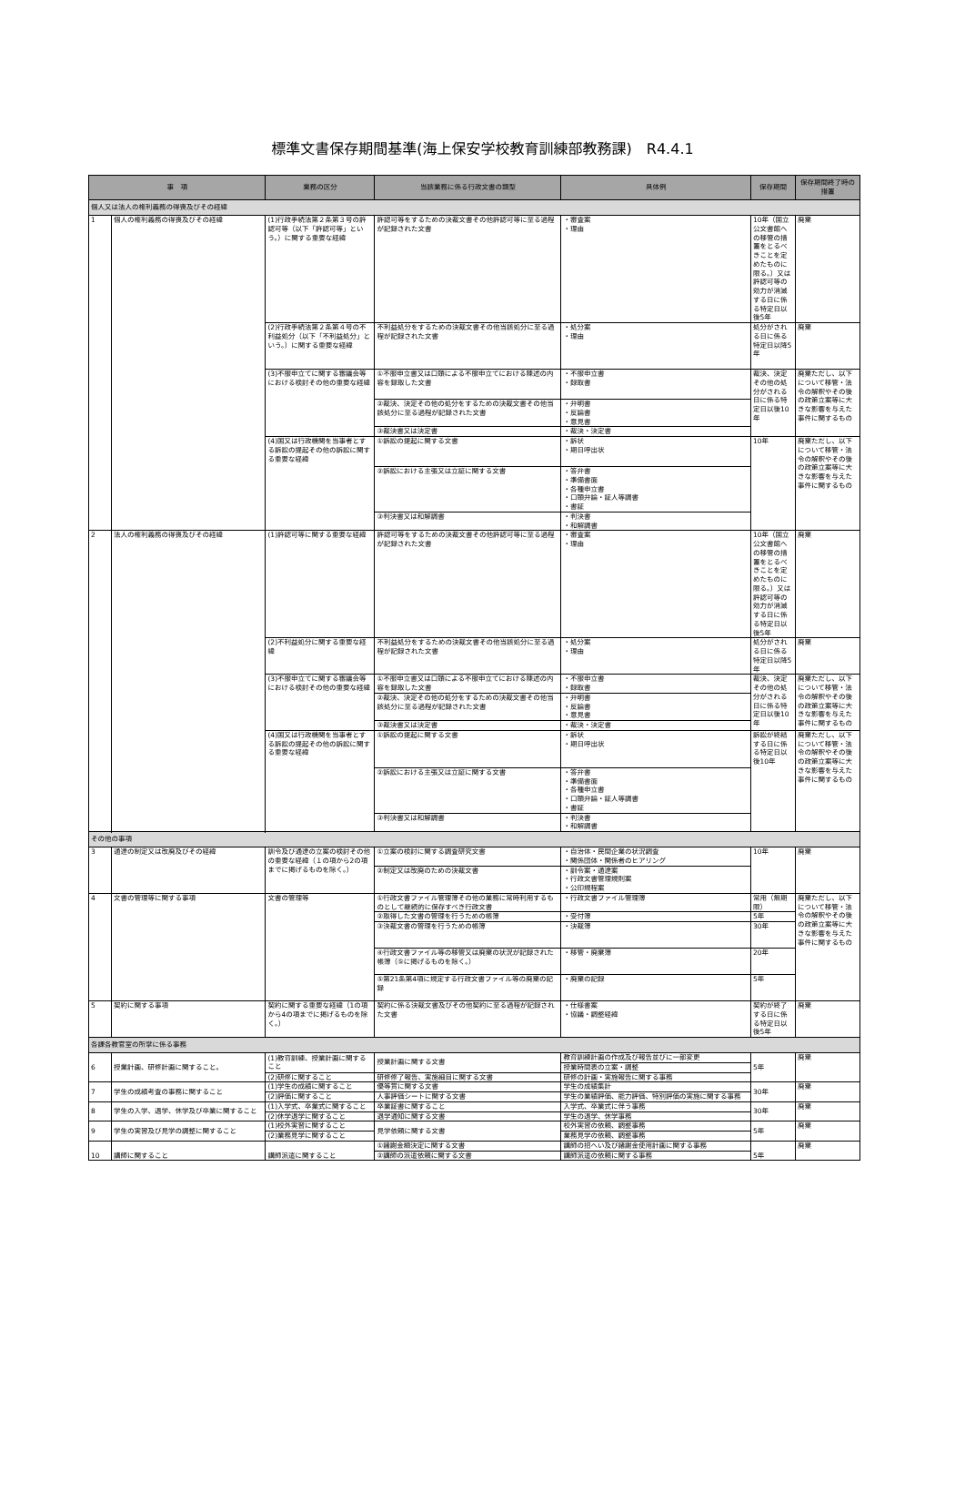標準文書保存期間基準(海上保安学校教育訓練部教務課)　R4.4.1
| 事 項 | | 業務の区分 | 当該業務に係る行政文書の類型 | 具体例 | 保存期間 | 保存期間終了時の措置 |
| --- | --- | --- | --- | --- | --- | --- |
| 個人又は法人の権利義務の得喪及びその経緯 | | | | | | |
| 1 | 個人の権利義務の得喪及びその経緯 | (1)行政手続法第２条第３号の許認可等（以下「許認可等」という。）に関する重要な経緯 | 許認可等をするための決裁文書その他許認可等に至る過程が記録された文書 | ・審査案 ・理由 | 10年（国立公文書館への移管の措置をとるべきことを定めたものに限る。）又は許認可等の効力が消滅する日に係る特定日以後5年 | 廃棄 |
| | | (2)行政手続法第２条第４号の不利益処分（以下「不利益処分」という。）に関する重要な経緯 | 不利益処分をするための決裁文書その他当該処分に至る過程が記録された文書 | ・処分案 ・理由 | 処分がされる日に係る特定日以降5年 | 廃棄 |
| | | (3)不服申立てに関する審議会等における検討その他の重要な経緯 | ①不服申立書又は口頭による不服申立てにおける陳述の内容を録取した文書 | ・不服申立書 ・録取書 | 裁決、決定その他の処分がされる日に係る特定日以後10年 | 廃棄ただし、以下について移管・法令の解釈やその後の政策立案等に大きな影響を与えた事件に関するもの |
| | | | ②裁決、決定その他の処分をするための決裁文書その他当該処分に至る過程が記録された文書 | ・弁明書 ・反論書 ・意見書 | | |
| | | | ③裁決書又は決定書 | ・裁決・決定書 | | |
| | | (4)国又は行政機関を当事者とする訴訟の提起その他の訴訟に関する重要な経緯 | ①訴訟の提起に関する文書 | ・訴状 ・期日呼出状 | 10年 | 廃棄ただし、以下について移管・法令の解釈やその後の政策立案等に大きな影響を与えた事件に関するもの |
| | | | ②訴訟における主張又は立証に関する文書 | ・答弁書 ・準備書面 ・各種申立書 ・口頭弁論・証人等調書 ・書証 | | |
| | | | ③判決書又は和解調書 | ・判決書 ・和解調書 | | |
| 2 | 法人の権利義務の得喪及びその経緯 | (1)許認可等に関する重要な経緯 | 許認可等をするための決裁文書その他許認可等に至る過程が記録された文書 | ・審査案 ・理由 | 10年（国立公文書館への移管の措置をとるべきことを定めたものに限る。）又は許認可等の効力が消滅する日に係る特定日以後5年 | 廃棄 |
| | | (2)不利益処分に関する重要な経緯 | 不利益処分をするための決裁文書その他当該処分に至る過程が記録された文書 | ・処分案 ・理由 | 処分がされる日に係る特定日以降5年 | 廃棄 |
| | | (3)不服申立てに関する審議会等における検討その他の重要な経緯 | ①不服申立書又は口頭による不服申立てにおける陳述の内容を録取した文書 | ・不服申立書 ・録取書 | 裁決、決定その他の処分がされる日に係る特定日以後10年 | 廃棄ただし、以下について移管・法令の解釈やその後の政策立案等に大きな影響を与えた事件に関するもの |
| | | | ②裁決、決定その他の処分をするための決裁文書その他当該処分に至る過程が記録された文書 | ・弁明書 ・反論書 ・意見書 | | |
| | | | ③裁決書又は決定書 | ・裁決・決定書 | | |
| | | (4)国又は行政機関を当事者とする訴訟の提起その他の訴訟に関する重要な経緯 | ①訴訟の提起に関する文書 | ・訴状 ・期日呼出状 | 訴訟が終結する日に係る特定日以後10年 | 廃棄ただし、以下について移管・法令の解釈やその後の政策立案等に大きな影響を与えた事件に関するもの |
| | | | ②訴訟における主張又は立証に関する文書 | ・答弁書 ・準備書面 ・各種申立書 ・口頭弁論・証人等調書 ・書証 | | |
| | | | ③判決書又は和解調書 | ・判決書 ・和解調書 | | |
| その他の事項 | | | | | | |
| 3 | 通達の制定又は改廃及びその経緯 | 訓令及び通達の立案の検討その他の重要な経緯（１の項から2の項までに掲げるものを除く。） | ①立案の検討に関する調査研究文書 | ・自治体・民間企業の状況調査 ・関係団体・関係者のヒアリング | 10年 | 廃棄 |
| | | | ②制定又は改廃のための決裁文書 | ・訓令案・通達案 ・行政文書管理規則案 ・公印規程案 | | |
| 4 | 文書の管理等に関する事項 | 文書の管理等 | ①行政文書ファイル管理簿その他の業務に常時利用するものとして継続的に保存すべき行政文書 | ・行政文書ファイル管理簿 | 常用（無期限） | 廃棄ただし、以下について移管・法令の解釈やその後の政策立案等に大きな影響を与えた事件に関するもの |
| | | | ②取得した文書の管理を行うための帳簿 | ・受付簿 | 5年 | |
| | | | ③決裁文書の管理を行うための帳簿 | ・決裁簿 | 30年 | |
| | | | ④行政文書ファイル等の移管又は廃棄の状況が記録された帳簿（⑤に掲げるものを除く。） | ・移管・廃棄簿 | 20年 | |
| | | | ⑤第21条第4項に規定する行政文書ファイル等の廃棄の記録 | ・廃棄の記録 | 5年 | |
| 5 | 契約に関する事項 | 契約に関する重要な経緯（1の項から4の項までに掲げるものを除く。） | 契約に係る決裁文書及びその他契約に至る過程が記録された文書 | ・仕様書案 ・協議・調整経緯 | 契約が終了する日に係る特定日以後5年 | 廃棄 |
| 各課各教官室の所掌に係る事務 | | | | | | |
| 6 | 授業計画、研修計画に関すること。 | (1)教育訓練、授業計画に関すること | 授業計画に関する文書 | 教育訓練計画の作成及び報告並びに一部変更 | 5年 | 廃棄 |
| | | | | 授業時間表の立案・調整 | | |
| | | (2)研修に関すること | 研修修了報告、実施細目に関する文書 | 研修の計画・実施報告に関する事務 | | |
| 7 | 学生の成績考査の事務に関すること | (1)学生の成績に関すること | 優等賞に関する文書 | 学生の成績集計 | 30年 | 廃棄 |
| | | (2)評価に関すること | 人事評価シートに関する文書 | 学生の業績評価、能力評価、特別評価の実施に関する事務 | | |
| 8 | 学生の入学、退学、休学及び卒業に関すること | (1)入学式、卒業式に関すること | 卒業証書に関すること | 入学式、卒業式に伴う事務 | 30年 | 廃棄 |
| | | (2)休学退学に関すること | 退学通知に関する文書 | 学生の退学、休学事務 | | |
| 9 | 学生の実習及び見学の調整に関すること | (1)校外実習に関すること | 見学依頼に関する文書 | 校外実習の依頼、調整事務 | 5年 | 廃棄 |
| | | (2)業務見学に関すること | | 業務見学の依頼、調整事務 | | |
| 10 | 講師に関すること | 講師派遣に関すること | ①諸謝金額決定に関する文書 | 講師の招へい及び諸謝金使用計画に関する事務 | 5年 | 廃棄 |
| | | | ②講師の派遣依頼に関する文書 | 講師派遣の依頼に関する事務 | | |